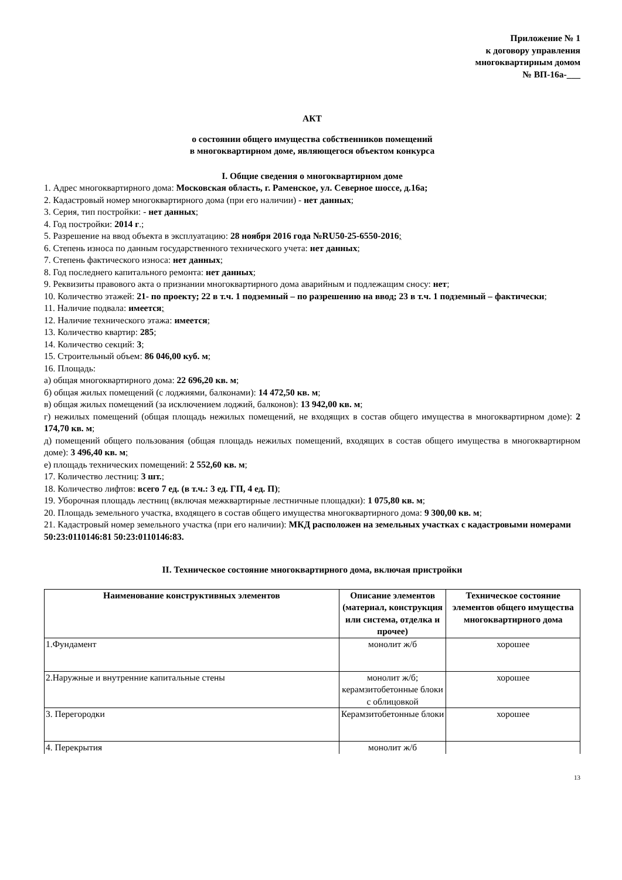Приложение № 1
к договору управления
многоквартирным домом
№ ВП-16а-___
АКТ
о состоянии общего имущества собственников помещений
в многоквартирном доме, являющегося объектом конкурса
I. Общие сведения о многоквартирном доме
1. Адрес многоквартирного дома: Московская область, г. Раменское, ул. Северное шоссе, д.16а;
2. Кадастровый номер многоквартирного дома (при его наличии) - нет данных;
3. Серия, тип постройки: - нет данных;
4. Год постройки: 2014 г.;
5. Разрешение на ввод объекта в эксплуатацию: 28 ноября 2016 года №RU50-25-6550-2016;
6. Степень износа по данным государственного технического учета: нет данных;
7. Степень фактического износа: нет данных;
8. Год последнего капитального ремонта: нет данных;
9. Реквизиты правового акта о признании многоквартирного дома аварийным и подлежащим сносу: нет;
10. Количество этажей: 21- по проекту; 22 в т.ч. 1 подземный – по разрешению на ввод; 23 в т.ч. 1 подземный – фактически;
11. Наличие подвала: имеется;
12. Наличие технического этажа: имеется;
13. Количество квартир: 285;
14. Количество секций: 3;
15. Строительный объем: 86 046,00 куб. м;
16. Площадь:
а) общая многоквартирного дома: 22 696,20 кв. м;
б) общая жилых помещений (с лоджиями, балконами): 14 472,50 кв. м;
в) общая жилых помещений (за исключением лоджий, балконов): 13 942,00 кв. м;
г) нежилых помещений (общая площадь нежилых помещений, не входящих в состав общего имущества в многоквартирном доме): 2 174,70 кв. м;
д) помещений общего пользования (общая площадь нежилых помещений, входящих в состав общего имущества в многоквартирном доме): 3 496,40 кв. м;
е) площадь технических помещений: 2 552,60 кв. м;
17. Количество лестниц: 3 шт.;
18. Количество лифтов: всего 7 ед. (в т.ч.: 3 ед. ГП, 4 ед. П);
19. Уборочная площадь лестниц (включая межквартирные лестничные площадки): 1 075,80 кв. м;
20. Площадь земельного участка, входящего в состав общего имущества многоквартирного дома: 9 300,00 кв. м;
21. Кадастровый номер земельного участка (при его наличии): МКД расположен на земельных участках с кадастровыми номерами 50:23:0110146:81 50:23:0110146:83.
II. Техническое состояние многоквартирного дома, включая пристройки
| Наименование конструктивных элементов | Описание элементов (материал, конструкция или система, отделка и прочее) | Техническое состояние элементов общего имущества многоквартирного дома |
| --- | --- | --- |
| 1.Фундамент | монолит ж/б | хорошее |
| 2.Наружные и внутренние капитальные стены | монолит ж/б; керамзитобетонные блоки с облицовкой | хорошее |
| 3. Перегородки | Керамзитобетонные блоки | хорошее |
| 4. Перекрытия | монолит ж/б | |
13